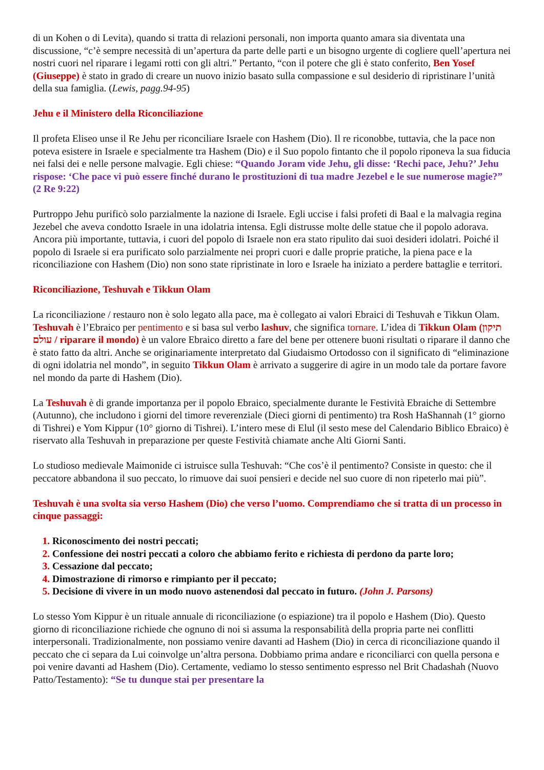di un Kohen o di Levita), quando si tratta di relazioni personali, non importa quanto amara sia diventata una discussione, “c’è sempre necessità di un’apertura da parte delle parti e un bisogno urgente di cogliere quell’apertura nei nostri cuori nel riparare i legami rotti con gli altri.” Pertanto, “con il potere che gli è stato conferito, Ben Yosef (Giuseppe) è stato in grado di creare un nuovo inizio basato sulla compassione e sul desiderio di ripristinare l’unità della sua famiglia. (Lewis, pagg.94-95)
Jehu e il Ministero della Riconciliazione
Il profeta Eliseo unse il Re Jehu per riconciliare Israele con Hashem (Dio). Il re riconobbe, tuttavia, che la pace non poteva esistere in Israele e specialmente tra Hashem (Dio) e il Suo popolo fintanto che il popolo riponeva la sua fiducia nei falsi dei e nelle persone malvagie. Egli chiese: “Quando Joram vide Jehu, gli disse: ‘Rechi pace, Jehu?’ Jehu rispose: ‘Che pace vi può essere finché durano le prostituzioni di tua madre Jezebel e le sue numerose magie?” (2 Re 9:22)
Purtroppo Jehu purificò solo parzialmente la nazione di Israele. Egli uccise i falsi profeti di Baal e la malvagia regina Jezebel che aveva condotto Israele in una idolatria intensa. Egli distrusse molte delle statue che il popolo adorava. Ancora più importante, tuttavia, i cuori del popolo di Israele non era stato ripulito dai suoi desideri idolatri. Poiché il popolo di Israele si era purificato solo parzialmente nei propri cuori e dalle proprie pratiche, la piena pace e la riconciliazione con Hashem (Dio) non sono state ripristinate in loro e Israele ha iniziato a perdere battaglie e territori.
Riconciliazione, Teshuvah e Tikkun Olam
La riconciliazione / restauro non è solo legato alla pace, ma è collegato ai valori Ebraici di Teshuvah e Tikkun Olam. Teshuvah è l’Ebraico per pentimento e si basa sul verbo lashuv, che significa tornare. L’idea di Tikkun Olam (תיקון עולם / riparare il mondo) è un valore Ebraico diretto a fare del bene per ottenere buoni risultati o riparare il danno che è stato fatto da altri. Anche se originariamente interpretato dal Giudaismo Ortodosso con il significato di “eliminazione di ogni idolatria nel mondo”, in seguito Tikkun Olam è arrivato a suggerire di agire in un modo tale da portare favore nel mondo da parte di Hashem (Dio).
La Teshuvah è di grande importanza per il popolo Ebraico, specialmente durante le Festività Ebraiche di Settembre (Autunno), che includono i giorni del timore reverenziale (Dieci giorni di pentimento) tra Rosh HaShannah (1° giorno di Tishrei) e Yom Kippur (10° giorno di Tishrei). L’intero mese di Elul (il sesto mese del Calendario Biblico Ebraico) è riservato alla Teshuvah in preparazione per queste Festività chiamate anche Alti Giorni Santi.
Lo studioso medievale Maimonide ci istruisce sulla Teshuvah: “Che cos’è il pentimento? Consiste in questo: che il peccatore abbandona il suo peccato, lo rimuove dai suoi pensieri e decide nel suo cuore di non ripeterlo mai più”.
Teshuvah è una svolta sia verso Hashem (Dio) che verso l’uomo. Comprendiamo che si tratta di un processo in cinque passaggi:
Riconoscimento dei nostri peccati;
Confessione dei nostri peccati a coloro che abbiamo ferito e richiesta di perdono da parte loro;
Cessazione dal peccato;
Dimostrazione di rimorso e rimpianto per il peccato;
Decisione di vivere in un modo nuovo astenendosi dal peccato in futuro. (John J. Parsons)
Lo stesso Yom Kippur è un rituale annuale di riconciliazione (o espiazione) tra il popolo e Hashem (Dio). Questo giorno di riconciliazione richiede che ognuno di noi si assuma la responsabilità della propria parte nei conflitti interpersonali. Tradizionalmente, non possiamo venire davanti ad Hashem (Dio) in cerca di riconciliazione quando il peccato che ci separa da Lui coinvolge un’altra persona. Dobbiamo prima andare e riconciliarci con quella persona e poi venire davanti ad Hashem (Dio). Certamente, vediamo lo stesso sentimento espresso nel Brit Chadashah (Nuovo Patto/Testamento): “Se tu dunque stai per presentare la